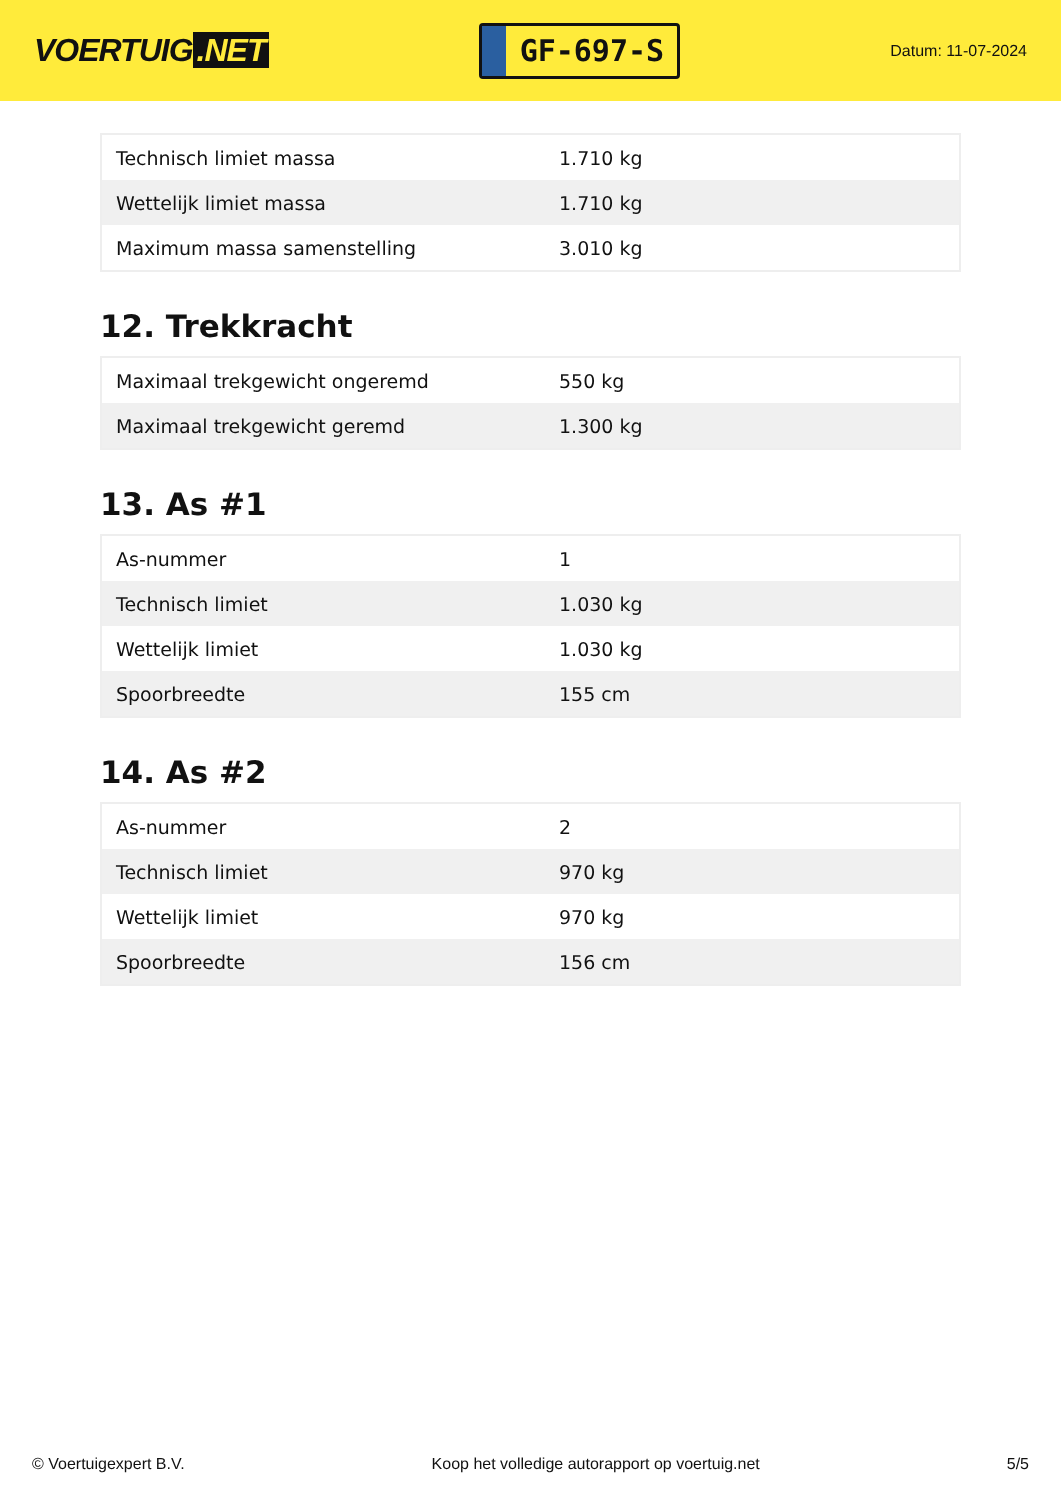VOERTUIG.NET
GF-697-S
Datum: 11-07-2024
| Technisch limiet massa | 1.710 kg |
| Wettelijk limiet massa | 1.710 kg |
| Maximum massa samenstelling | 3.010 kg |
12. Trekkracht
| Maximaal trekgewicht ongeremd | 550 kg |
| Maximaal trekgewicht geremd | 1.300 kg |
13. As #1
| As-nummer | 1 |
| Technisch limiet | 1.030 kg |
| Wettelijk limiet | 1.030 kg |
| Spoorbreedte | 155 cm |
14. As #2
| As-nummer | 2 |
| Technisch limiet | 970 kg |
| Wettelijk limiet | 970 kg |
| Spoorbreedte | 156 cm |
© Voertuigexpert B.V. Koop het volledige autorapport op voertuig.net 5/5